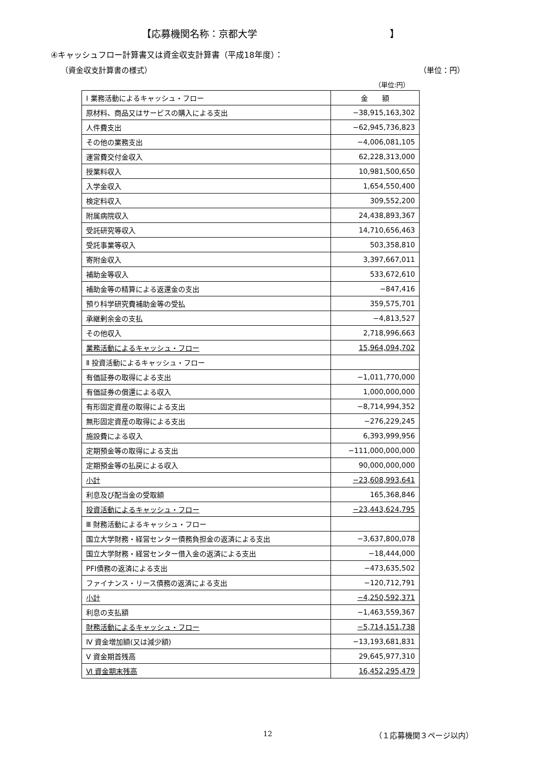【応募機関名称：京都大学 】
④キャッシュフロー計算書又は資金収支計算書（平成18年度）：
（資金収支計算書の様式） （単位：円）
（単位:円）
| Ⅰ 業務活動によるキャッシュ・フロー | 金 額 |
| 原材料、商品又はサービスの購入による支出 | −38,915,163,302 |
| 人件費支出 | −62,945,736,823 |
| その他の業務支出 | −4,006,081,105 |
| 運営費交付金収入 | 62,228,313,000 |
| 授業料収入 | 10,981,500,650 |
| 入学金収入 | 1,654,550,400 |
| 検定料収入 | 309,552,200 |
| 附属病院収入 | 24,438,893,367 |
| 受託研究等収入 | 14,710,656,463 |
| 受託事業等収入 | 503,358,810 |
| 寄附金収入 | 3,397,667,011 |
| 補助金等収入 | 533,672,610 |
| 補助金等の精算による返還金の支出 | −847,416 |
| 預り科学研究費補助金等の受払 | 359,575,701 |
| 承継剰余金の支払 | −4,813,527 |
| その他収入 | 2,718,996,663 |
| 業務活動によるキャッシュ・フロー | 15,964,094,702 |
| Ⅱ 投資活動によるキャッシュ・フロー | |
| 有価証券の取得による支出 | −1,011,770,000 |
| 有価証券の償還による収入 | 1,000,000,000 |
| 有形固定資産の取得による支出 | −8,714,994,352 |
| 無形固定資産の取得による支出 | −276,229,245 |
| 施設費による収入 | 6,393,999,956 |
| 定期預金等の取得による支出 | −111,000,000,000 |
| 定期預金等の払戻による収入 | 90,000,000,000 |
| 小計 | −23,608,993,641 |
| 利息及び配当金の受取額 | 165,368,846 |
| 投資活動によるキャッシュ・フロー | −23,443,624,795 |
| Ⅲ 財務活動によるキャッシュ・フロー | |
| 国立大学財務・経営センター債務負担金の返済による支出 | −3,637,800,078 |
| 国立大学財務・経営センター借入金の返済による支出 | −18,444,000 |
| PFI債務の返済による支出 | −473,635,502 |
| ファイナンス・リース債務の返済による支出 | −120,712,791 |
| 小計 | −4,250,592,371 |
| 利息の支払額 | −1,463,559,367 |
| 財務活動によるキャッシュ・フロー | −5,714,151,738 |
| Ⅳ 資金増加額(又は減少額) | −13,193,681,831 |
| Ⅴ 資金期首残高 | 29,645,977,310 |
| Ⅵ 資金期末残高 | 16,452,295,479 |
12 （１応募機関３ページ以内）